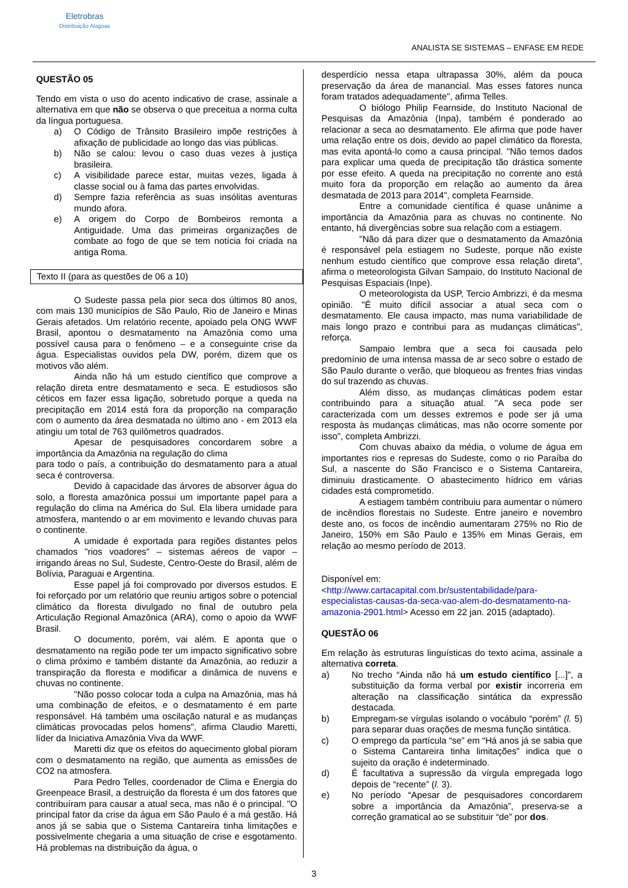Eletrobras
Distribuição Alagoas
ANALISTA SE SISTEMAS – ENFASE EM REDE
QUESTÃO 05
Tendo em vista o uso do acento indicativo de crase, assinale a alternativa em que não se observa o que preceitua a norma culta da língua portuguesa.
a) O Código de Trânsito Brasileiro impõe restrições à afixação de publicidade ao longo das vias públicas.
b) Não se calou: levou o caso duas vezes à justiça brasileira.
c) A visibilidade parece estar, muitas vezes, ligada à classe social ou à fama das partes envolvidas.
d) Sempre fazia referência as suas insólitas aventuras mundo afora.
e) A origem do Corpo de Bombeiros remonta a Antiguidade. Uma das primeiras organizações de combate ao fogo de que se tem notícia foi criada na antiga Roma.
Texto II (para as questões de 06 a 10)
O Sudeste passa pela pior seca dos últimos 80 anos, com mais 130 municípios de São Paulo, Rio de Janeiro e Minas Gerais afetados. Um relatório recente, apoiado pela ONG WWF Brasil, apontou o desmatamento na Amazônia como uma possível causa para o fenômeno – e a conseguinte crise da água. Especialistas ouvidos pela DW, porém, dizem que os motivos vão além.
Ainda não há um estudo científico que comprove a relação direta entre desmatamento e seca. E estudiosos são céticos em fazer essa ligação, sobretudo porque a queda na precipitação em 2014 está fora da proporção na comparação com o aumento da área desmatada no último ano - em 2013 ela atingiu um total de 763 quilômetros quadrados.
Apesar de pesquisadores concordarem sobre a importância da Amazônia na regulação do clima
para todo o país, a contribuição do desmatamento para a atual seca é controversa.
Devido à capacidade das árvores de absorver água do solo, a floresta amazônica possui um importante papel para a regulação do clima na América do Sul. Ela libera umidade para atmosfera, mantendo o ar em movimento e levando chuvas para o continente.
A umidade é exportada para regiões distantes pelos chamados "rios voadores" – sistemas aéreos de vapor – irrigando áreas no Sul, Sudeste, Centro-Oeste do Brasil, além de Bolívia, Paraguai e Argentina.
Esse papel já foi comprovado por diversos estudos. E foi reforçado por um relatório que reuniu artigos sobre o potencial climático da floresta divulgado no final de outubro pela Articulação Regional Amazônica (ARA), como o apoio da WWF Brasil.
O documento, porém, vai além. E aponta que o desmatamento na região pode ter um impacto significativo sobre o clima próximo e também distante da Amazônia, ao reduzir a transpiração da floresta e modificar a dinâmica de nuvens e chuvas no continente.
"Não posso colocar toda a culpa na Amazônia, mas há uma combinação de efeitos, e o desmatamento é em parte responsável. Há também uma oscilação natural e as mudanças climáticas provocadas pelos homens", afirma Claudio Maretti, líder da Iniciativa Amazônia Viva da WWF.
Maretti diz que os efeitos do aquecimento global pioram com o desmatamento na região, que aumenta as emissões de CO2 na atmosfera.
Para Pedro Telles, coordenador de Clima e Energia do Greenpeace Brasil, a destruição da floresta é um dos fatores que contribuíram para causar a atual seca, mas não é o principal. "O principal fator da crise da água em São Paulo é a má gestão. Há anos já se sabia que o Sistema Cantareira tinha limitações e possivelmente chegaria a uma situação de crise e esgotamento. Há problemas na distribuição da água, o
desperdício nessa etapa ultrapassa 30%, além da pouca preservação da área de manancial. Mas esses fatores nunca foram tratados adequadamente", afirma Telles.
O biólogo Philip Fearnside, do Instituto Nacional de Pesquisas da Amazônia (Inpa), também é ponderado ao relacionar a seca ao desmatamento. Ele afirma que pode haver uma relação entre os dois, devido ao papel climático da floresta, mas evita apontá-lo como a causa principal. "Não temos dados para explicar uma queda de precipitação tão drástica somente por esse efeito. A queda na precipitação no corrente ano está muito fora da proporção em relação ao aumento da área desmatada de 2013 para 2014", completa Fearnside.
Entre a comunidade científica é quase unânime a importância da Amazônia para as chuvas no continente. No entanto, há divergências sobre sua relação com a estiagem.
"Não dá para dizer que o desmatamento da Amazônia é responsável pela estiagem no Sudeste, porque não existe nenhum estudo científico que comprove essa relação direta", afirma o meteorologista Gilvan Sampaio, do Instituto Nacional de Pesquisas Espaciais (Inpe).
O meteorologista da USP, Tercio Ambrizzi, é da mesma opinião. "É muito difícil associar a atual seca com o desmatamento. Ele causa impacto, mas numa variabilidade de mais longo prazo e contribui para as mudanças climáticas", reforça.
Sampaio lembra que a seca foi causada pelo predomínio de uma intensa massa de ar seco sobre o estado de São Paulo durante o verão, que bloqueou as frentes frias vindas do sul trazendo as chuvas.
Além disso, as mudanças climáticas podem estar contribuindo para a situação atual. "A seca pode ser caracterizada com um desses extremos e pode ser já uma resposta às mudanças climáticas, mas não ocorre somente por isso", completa Ambrizzi.
Com chuvas abaixo da média, o volume de água em importantes rios e represas do Sudeste, como o rio Paraíba do Sul, a nascente do São Francisco e o Sistema Cantareira, diminuiu drasticamente. O abastecimento hídrico em várias cidades está comprometido.
A estiagem também contribuiu para aumentar o número de incêndios florestais no Sudeste. Entre janeiro e novembro deste ano, os focos de incêndio aumentaram 275% no Rio de Janeiro, 150% em São Paulo e 135% em Minas Gerais, em relação ao mesmo período de 2013.
Disponível em:
<http://www.cartacapital.com.br/sustentabilidade/para-especialistas-causas-da-seca-vao-alem-do-desmatamento-na-amazonia-2901.html> Acesso em 22 jan. 2015 (adaptado).
QUESTÃO 06
Em relação às estruturas linguísticas do texto acima, assinale a alternativa correta.
a) No trecho “Ainda não há um estudo científico [...]”, a substituição da forma verbal por existir incorreria em alteração na classificação sintática da expressão destacada.
b) Empregam-se vírgulas isolando o vocábulo “porém” (l. 5) para separar duas orações de mesma função sintática.
c) O emprego da partícula “se” em “Há anos já se sabia que o Sistema Cantareira tinha limitações” indica que o sujeito da oração é indeterminado.
d) É facultativa a supressão da vírgula empregada logo depois de “recente” (l. 3).
e) No período “Apesar de pesquisadores concordarem sobre a importância da Amazônia”, preserva-se a correção gramatical ao se substituir “de” por dos.
3